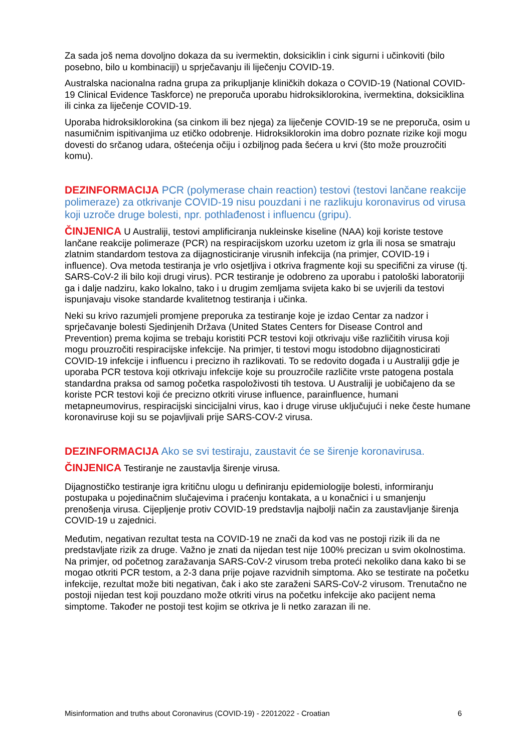Za sada još nema dovoljno dokaza da su ivermektin, doksiciklin i cink sigurni i učinkoviti (bilo posebno, bilo u kombinaciji) u sprječavanju ili liječenju COVID-19.
Australska nacionalna radna grupa za prikupljanje kliničkih dokaza o COVID-19 (National COVID-19 Clinical Evidence Taskforce) ne preporuča uporabu hidroksiklorokina, ivermektina, doksiciklina ili cinka za liječenje COVID-19.
Uporaba hidroksiklorokina (sa cinkom ili bez njega) za liječenje COVID-19 se ne preporuča, osim u nasumičnim ispitivanjima uz etičko odobrenje. Hidroksiklorokin ima dobro poznate rizike koji mogu dovesti do srčanog udara, oštećenja očiju i ozbiljnog pada šećera u krvi (što može prouzročiti komu).
DEZINFORMACIJA PCR (polymerase chain reaction) testovi (testovi lančane reakcije polimeraze) za otkrivanje COVID-19 nisu pouzdani i ne razlikuju koronavirus od virusa koji uzroče druge bolesti, npr. pothlađenost i influencu (gripu).
ČINJENICA U Australiji, testovi amplificiranja nukleinske kiseline (NAA) koji koriste testove lančane reakcije polimeraze (PCR) na respiracijskom uzorku uzetom iz grla ili nosa se smatraju zlatnim standardom testova za dijagnosticiranje virusnih infekcija (na primjer, COVID-19 i influence). Ova metoda testiranja je vrlo osjetljiva i otkriva fragmente koji su specifični za viruse (tj. SARS-CoV-2 ili bilo koji drugi virus). PCR testiranje je odobreno za uporabu i patološki laboratoriji ga i dalje nadziru, kako lokalno, tako i u drugim zemljama svijeta kako bi se uvjerili da testovi ispunjavaju visoke standarde kvalitetnog testiranja i učinka.
Neki su krivo razumjeli promjene preporuka za testiranje koje je izdao Centar za nadzor i sprječavanje bolesti Sjedinjenih Država (United States Centers for Disease Control and Prevention) prema kojima se trebaju koristiti PCR testovi koji otkrivaju više različitih virusa koji mogu prouzročiti respiracijske infekcije. Na primjer, ti testovi mogu istodobno dijagnosticirati COVID-19 infekcije i influencu i precizno ih razlikovati. To se redovito događa i u Australiji gdje je uporaba PCR testova koji otkrivaju infekcije koje su prouzročile različite vrste patogena postala standardna praksa od samog početka raspoloživosti tih testova. U Australiji je uobičajeno da se koriste PCR testovi koji će precizno otkriti viruse influence, parainfluence, humani metapneumovirus, respiracijski sincicijalni virus, kao i druge viruse uključujući i neke česte humane koronaviruse koji su se pojavljivali prije SARS-COV-2 virusa.
DEZINFORMACIJA Ako se svi testiraju, zaustavit će se širenje koronavirusa.
ČINJENICA Testiranje ne zaustavlja širenje virusa.
Dijagnostičko testiranje igra kritičnu ulogu u definiranju epidemiologije bolesti, informiranju postupaka u pojedinačnim slučajevima i praćenju kontakata, a u konačnici i u smanjenju prenošenja virusa. Cijepljenje protiv COVID-19 predstavlja najbolji način za zaustavljanje širenja COVID-19 u zajednici.
Međutim, negativan rezultat testa na COVID-19 ne znači da kod vas ne postoji rizik ili da ne predstavljate rizik za druge. Važno je znati da nijedan test nije 100% precizan u svim okolnostima. Na primjer, od početnog zaražavanja SARS-CoV-2 virusom treba proteći nekoliko dana kako bi se mogao otkriti PCR testom, a 2-3 dana prije pojave razvidnih simptoma. Ako se testirate na početku infekcije, rezultat može biti negativan, čak i ako ste zaraženi SARS-CoV-2 virusom. Trenutačno ne postoji nijedan test koji pouzdano može otkriti virus na početku infekcije ako pacijent nema simptome. Također ne postoji test kojim se otkriva je li netko zarazan ili ne.
Misinformation and truths about Coronavirus (COVID-19) - 22012022 - Croatian 6